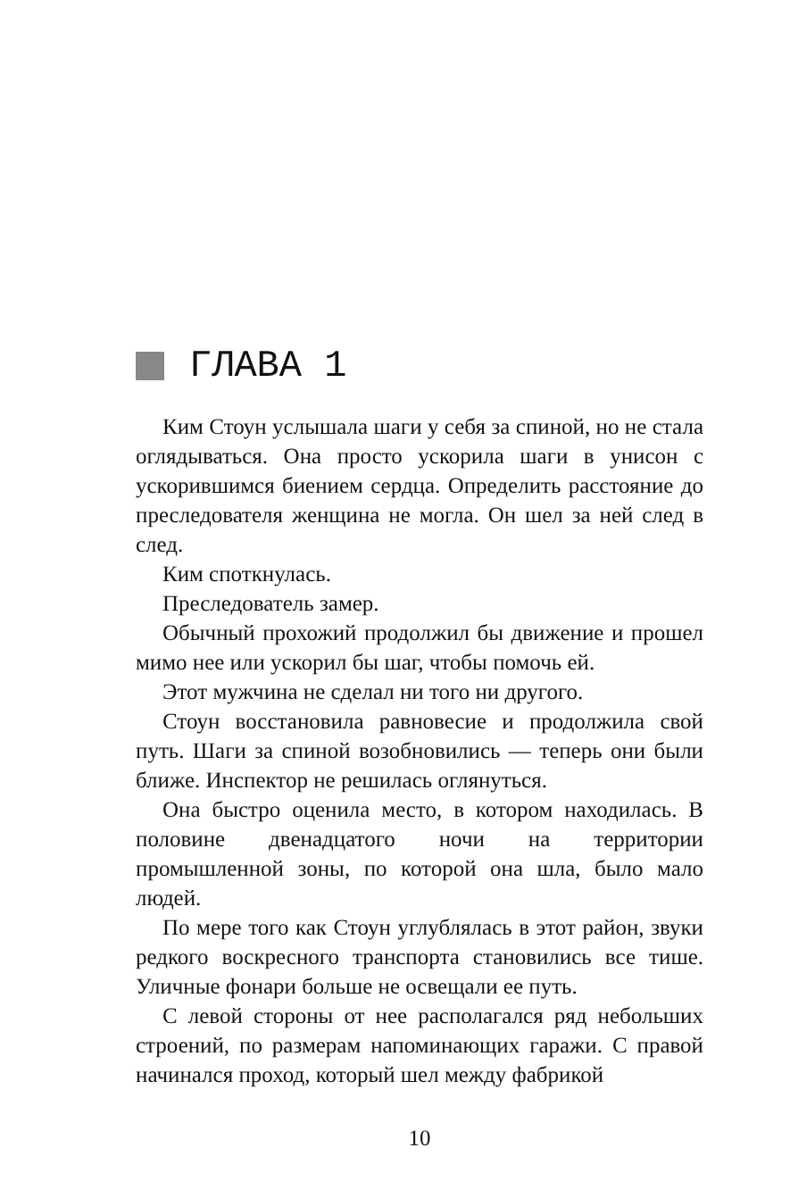ГЛАВА 1
Ким Стоун услышала шаги у себя за спиной, но не стала оглядываться. Она просто ускорила шаги в унисон с ускорившимся биением сердца. Определить расстояние до преследователя женщина не могла. Он шел за ней след в след.
Ким споткнулась.
Преследователь замер.
Обычный прохожий продолжил бы движение и прошел мимо нее или ускорил бы шаг, чтобы помочь ей.
Этот мужчина не сделал ни того ни другого.
Стоун восстановила равновесие и продолжила свой путь. Шаги за спиной возобновились — теперь они были ближе. Инспектор не решилась оглянуться.
Она быстро оценила место, в котором находилась. В половине двенадцатого ночи на территории промышленной зоны, по которой она шла, было мало людей.
По мере того как Стоун углублялась в этот район, звуки редкого воскресного транспорта становились все тише. Уличные фонари больше не освещали ее путь.
С левой стороны от нее располагался ряд небольших строений, по размерам напоминающих гаражи. С правой начинался проход, который шел между фабрикой
10